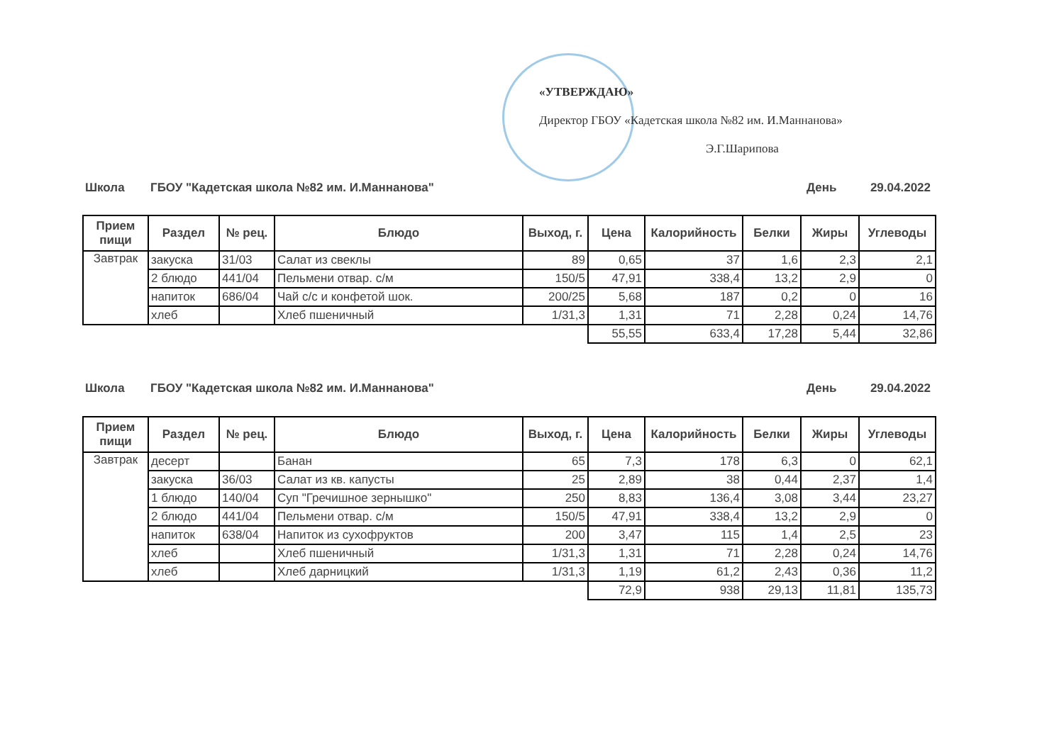«УТВЕРЖДАЮ»
Директор ГБОУ «Кадетская школа №82 им. И.Маннанова»
Э.Г.Шарипова
Школа ГБОУ "Кадетская школа №82 им. И.Маннанова" День 29.04.2022
| Прием пищи | Раздел | № рец. | Блюдо | Выход, г. | Цена | Калорийность | Белки | Жиры | Углеводы |
| --- | --- | --- | --- | --- | --- | --- | --- | --- | --- |
| Завтрак | закуска | 31/03 | Салат из свеклы | 89 | 0,65 | 37 | 1,6 | 2,3 | 2,1 |
| | 2 блюдо | 441/04 | Пельмени отвар. с/м | 150/5 | 47,91 | 338,4 | 13,2 | 2,9 | 0 |
| | напиток | 686/04 | Чай с/с и конфетой шок. | 200/25 | 5,68 | 187 | 0,2 | 0 | 16 |
| | хлеб | | Хлеб пшеничный | 1/31,3 | 1,31 | 71 | 2,28 | 0,24 | 14,76 |
| | | | | | 55,55 | 633,4 | 17,28 | 5,44 | 32,86 |
Школа ГБОУ "Кадетская школа №82 им. И.Маннанова" День 29.04.2022
| Прием пищи | Раздел | № рец. | Блюдо | Выход, г. | Цена | Калорийность | Белки | Жиры | Углеводы |
| --- | --- | --- | --- | --- | --- | --- | --- | --- | --- |
| Завтрак | десерт | | Банан | 65 | 7,3 | 178 | 6,3 | 0 | 62,1 |
| | закуска | 36/03 | Салат из кв. капусты | 25 | 2,89 | 38 | 0,44 | 2,37 | 1,4 |
| | 1 блюдо | 140/04 | Суп "Гречишное зернышко" | 250 | 8,83 | 136,4 | 3,08 | 3,44 | 23,27 |
| | 2 блюдо | 441/04 | Пельмени отвар. с/м | 150/5 | 47,91 | 338,4 | 13,2 | 2,9 | 0 |
| | напиток | 638/04 | Напиток из сухофруктов | 200 | 3,47 | 115 | 1,4 | 2,5 | 23 |
| | хлеб | | Хлеб пшеничный | 1/31,3 | 1,31 | 71 | 2,28 | 0,24 | 14,76 |
| | хлеб | | Хлеб дарницкий | 1/31,3 | 1,19 | 61,2 | 2,43 | 0,36 | 11,2 |
| | | | | | 72,9 | 938 | 29,13 | 11,81 | 135,73 |